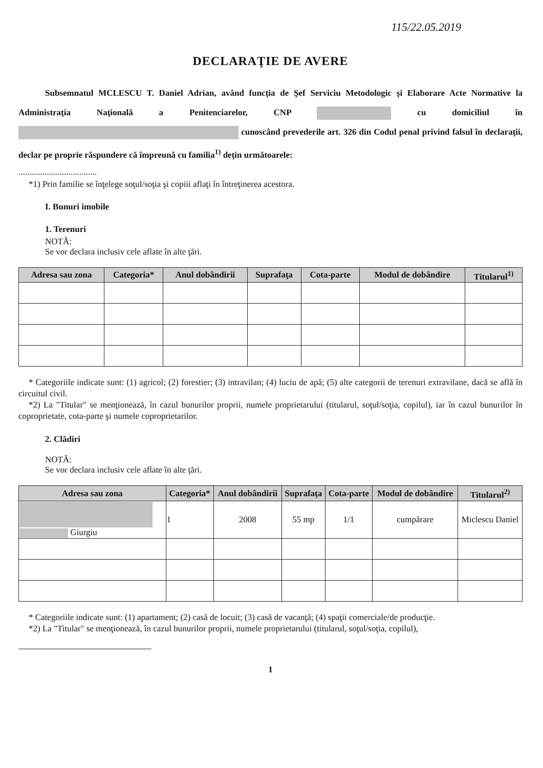115/22.05.2019
DECLARAŢIE DE AVERE
Subsemnatul MCLESCU T. Daniel Adrian, având funcţia de Şef Serviciu Metodologic şi Elaborare Acte Normative la Administraţia Naţională a Penitenciarelor, CNP cu domiciliul în cunoscând prevederile art. 326 din Codul penal privind falsul în declaraţii, declar pe proprie răspundere că împreună cu familia<sup>1)</sup> deţin următoarele:
....................................
*1) Prin familie se înţelege soţul/soţia şi copiii aflaţi în întreţinerea acestora.
I. Bunuri imobile
1. Terenuri
NOTĂ:
Se vor declara inclusiv cele aflate în alte ţări.
| Adresa sau zona | Categoria* | Anul dobândirii | Suprafaţa | Cota-parte | Modul de dobândire | Titularul<sup>1)</sup> |
| --- | --- | --- | --- | --- | --- | --- |
* Categoriile indicate sunt: (1) agricol; (2) forestier; (3) intravilan; (4) luciu de apă; (5) alte categorii de terenuri extravilane, dacă se află în circuitul civil.
*2) La "Titular" se menţionează, în cazul bunurilor proprii, numele proprietarului (titularul, soţul/soţia, copilul), iar în cazul bunurilor în coproprietate, cota-parte şi numele coproprietarilor.
2. Clădiri
NOTĂ:
Se vor declara inclusiv cele aflate în alte ţări.
| Adresa sau zona | Categoria* | Anul dobândirii | Suprafaţa | Cota-parte | Modul de dobândire | Titularul<sup>2)</sup> |
| --- | --- | --- | --- | --- | --- | --- |
| Giurgiu | 1 | 2008 | 55 mp | 1/1 | cumpărare | Miclescu Daniel |
* Categoriile indicate sunt: (1) apartament; (2) casă de locuit; (3) casă de vacanţă; (4) spaţii comerciale/de producţie.
*2) La "Titular" se menţionează, în cazul bunurilor proprii, numele proprietarului (titularul, soţul/soţia, copilul),
1